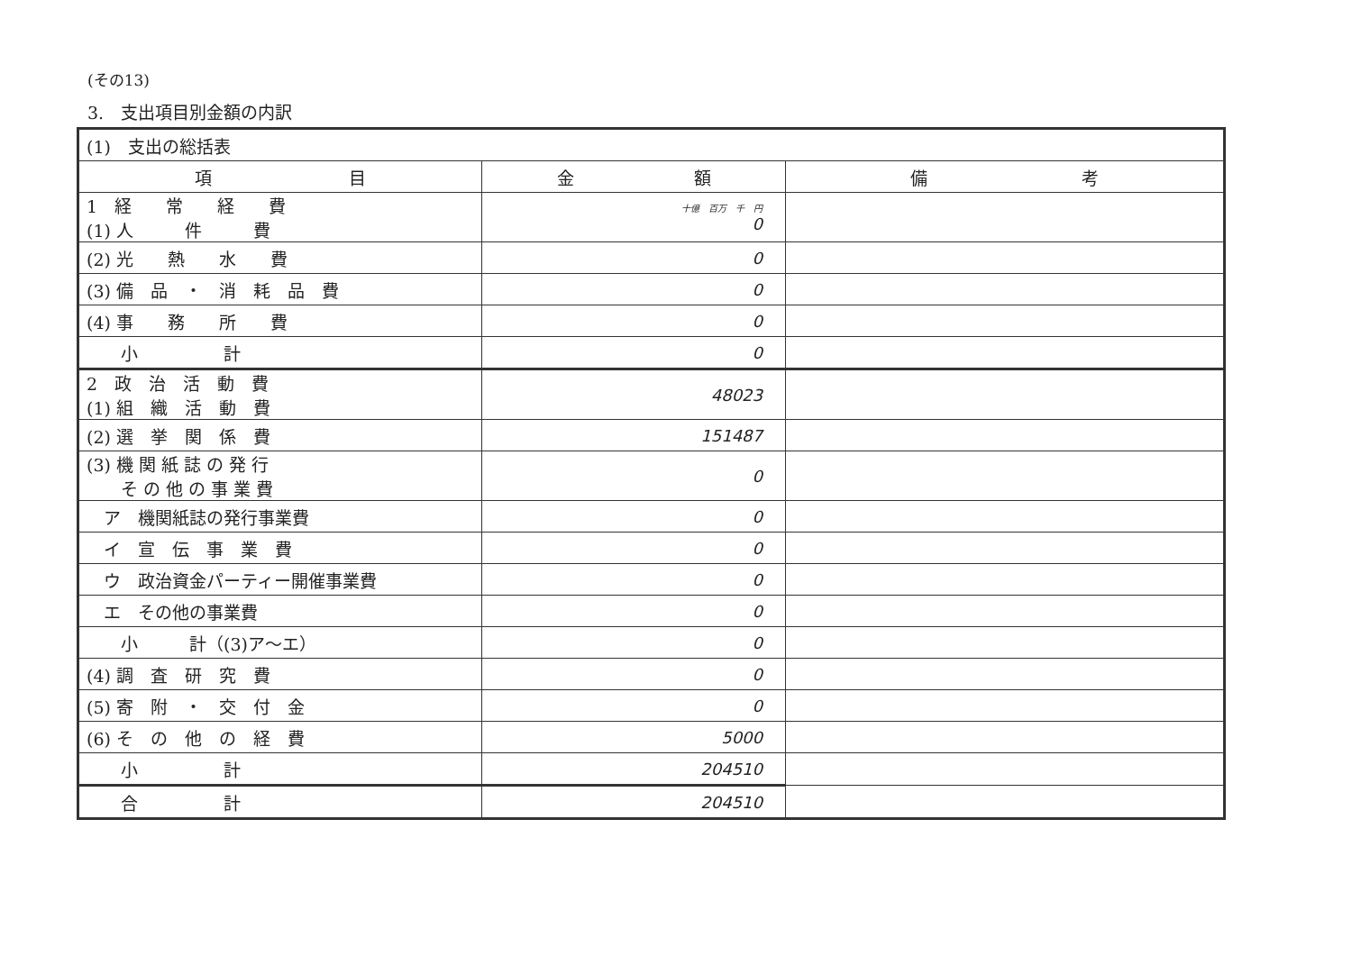(その13)
3.　支出項目別金額の内訳
| (1) 支出の総括表 | | |
| 項 目 | 金 額 | 備 考 |
| 1 経 常 経 費 (1) 人 件 費 | 十億 百万 千 円 0 | |
| (2) 光 熱 水 費 | 0 | |
| (3) 備 品 ・ 消 耗 品 費 | 0 | |
| (4) 事 務 所 費 | 0 | |
| 小 計 | 0 | |
| 2 政 治 活 動 費 (1) 組 織 活 動 費 | 48023 | |
| (2) 選 挙 関 係 費 | 151487 | |
| (3) 機 関 紙 誌 の 発 行 そ の 他 の 事 業 費 | 0 | |
| ア 機関紙誌の発行事業費 | 0 | |
| イ 宣 伝 事 業 費 | 0 | |
| ウ 政治資金パーティー開催事業費 | 0 | |
| エ その他の事業費 | 0 | |
| 小 計（(3)ア～エ） | 0 | |
| (4) 調 査 研 究 費 | 0 | |
| (5) 寄 附 ・ 交 付 金 | 0 | |
| (6) そ の 他 の 経 費 | 5000 | |
| 小 計 | 204510 | |
| 合 計 | 204510 | |